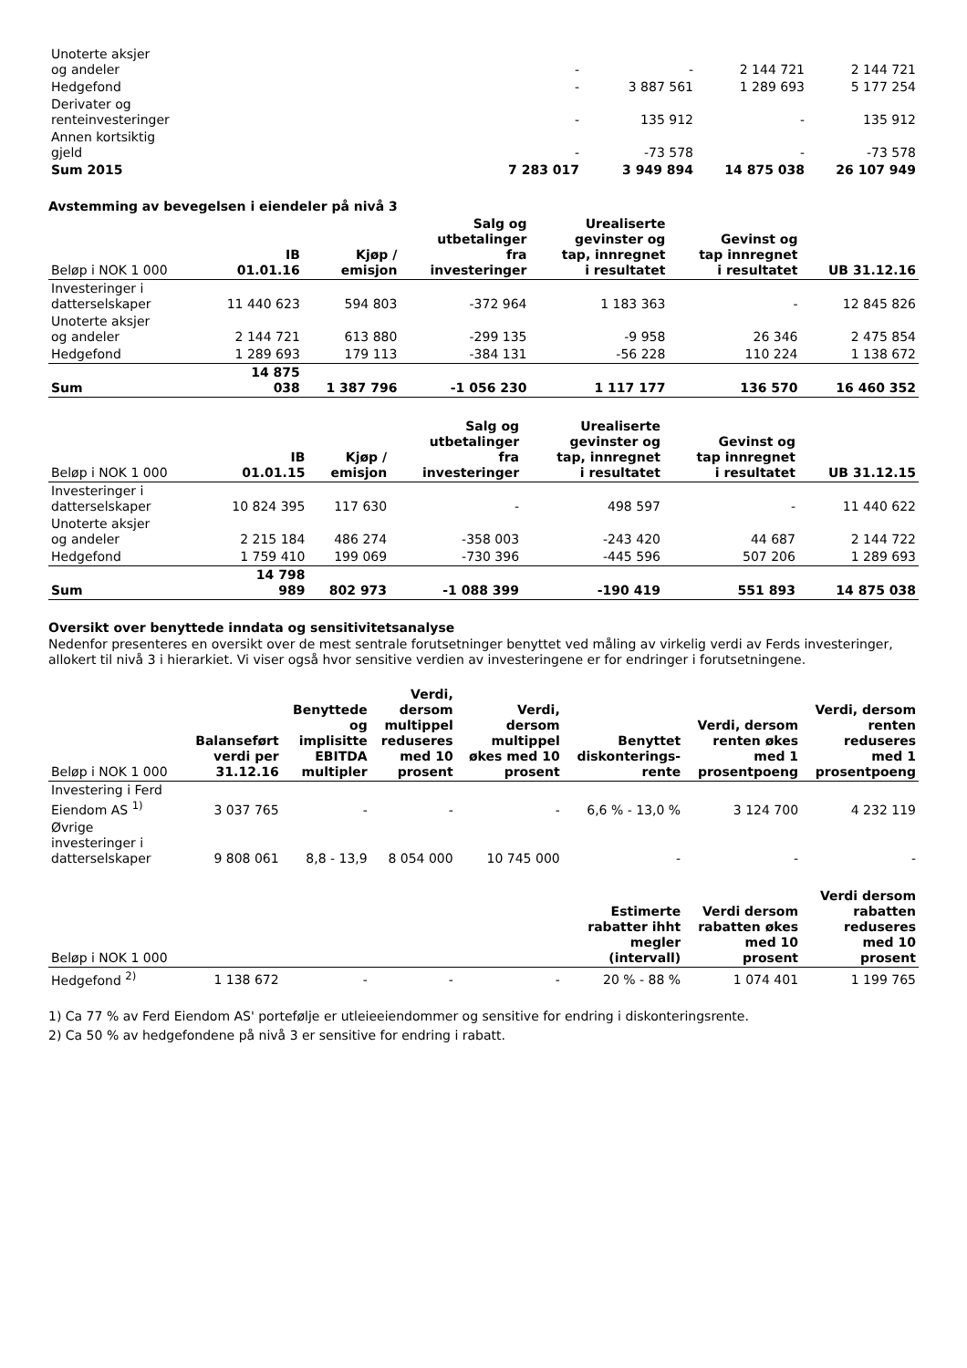| Unoterte aksjer og andeler | - | - | 2 144 721 | 2 144 721 |
| Hedgefond | - | 3 887 561 | 1 289 693 | 5 177 254 |
| Derivater og renteinvesteringer | - | 135 912 | - | 135 912 |
| Annen kortsiktig gjeld | - | -73 578 | - | -73 578 |
| Sum 2015 | 7 283 017 | 3 949 894 | 14 875 038 | 26 107 949 |
Avstemming av bevegelsen i eiendeler på nivå 3
| Beløp i NOK 1 000 | IB 01.01.16 | Kjøp / emisjon | Salg og utbetalinger fra investeringer | Urealiserte gevinster og tap, innregnet i resultatet | Gevinst og tap innregnet i resultatet | UB 31.12.16 |
| --- | --- | --- | --- | --- | --- | --- |
| Investeringer i datterselskaper | 11 440 623 | 594 803 | -372 964 | 1 183 363 | - | 12 845 826 |
| Unoterte aksjer og andeler | 2 144 721 | 613 880 | -299 135 | -9 958 | 26 346 | 2 475 854 |
| Hedgefond | 1 289 693 | 179 113 | -384 131 | -56 228 | 110 224 | 1 138 672 |
| Sum | 14 875 038 | 1 387 796 | -1 056 230 | 1 117 177 | 136 570 | 16 460 352 |
| Beløp i NOK 1 000 | IB 01.01.15 | Kjøp / emisjon | Salg og utbetalinger fra investeringer | Urealiserte gevinster og tap, innregnet i resultatet | Gevinst og tap innregnet i resultatet | UB 31.12.15 |
| --- | --- | --- | --- | --- | --- | --- |
| Investeringer i datterselskaper | 10 824 395 | 117 630 | - | 498 597 | - | 11 440 622 |
| Unoterte aksjer og andeler | 2 215 184 | 486 274 | -358 003 | -243 420 | 44 687 | 2 144 722 |
| Hedgefond | 1 759 410 | 199 069 | -730 396 | -445 596 | 507 206 | 1 289 693 |
| Sum | 14 798 989 | 802 973 | -1 088 399 | -190 419 | 551 893 | 14 875 038 |
Oversikt over benyttede inndata og sensitivitetsanalyse
Nedenfor presenteres en oversikt over de mest sentrale forutsetninger benyttet ved måling av virkelig verdi av Ferds investeringer, allokert til nivå 3 i hierarkiet. Vi viser også hvor sensitive verdien av investeringene er for endringer i forutsetningene.
| Beløp i NOK 1 000 | Balanseført verdi per 31.12.16 | Benyttede og implisitte EBITDA multipler | Verdi, dersom multippel reduseres med 10 prosent | Verdi, dersom multippel økes med 10 prosent | Benyttet diskonterings- rente | Verdi, dersom renten økes med 1 prosentpoeng | Verdi, dersom renten reduseres med 1 prosentpoeng |
| --- | --- | --- | --- | --- | --- | --- | --- |
| Investering i Ferd Eiendom AS <sup>1)</sup> | 3 037 765 | - | - | - | 6,6 % - 13,0 % | 3 124 700 | 4 232 119 |
| Øvrige investeringer i datterselskaper | 9 808 061 | 8,8 - 13,9 | 8 054 000 | 10 745 000 | - | - | - |
| Beløp i NOK 1 000 | | | | | Estimerte rabatter ihht megler (intervall) | Verdi dersom rabatten økes med 10 prosent | Verdi dersom rabatten reduseres med 10 prosent |
| Hedgefond <sup>2)</sup> | 1 138 672 | - | - | - | 20 % - 88 % | 1 074 401 | 1 199 765 |
1) Ca 77 % av Ferd Eiendom AS' portefølje er utleieeiendommer og sensitive for endring i diskonteringsrente.
2) Ca 50 % av hedgefondene på nivå 3 er sensitive for endring i rabatt.